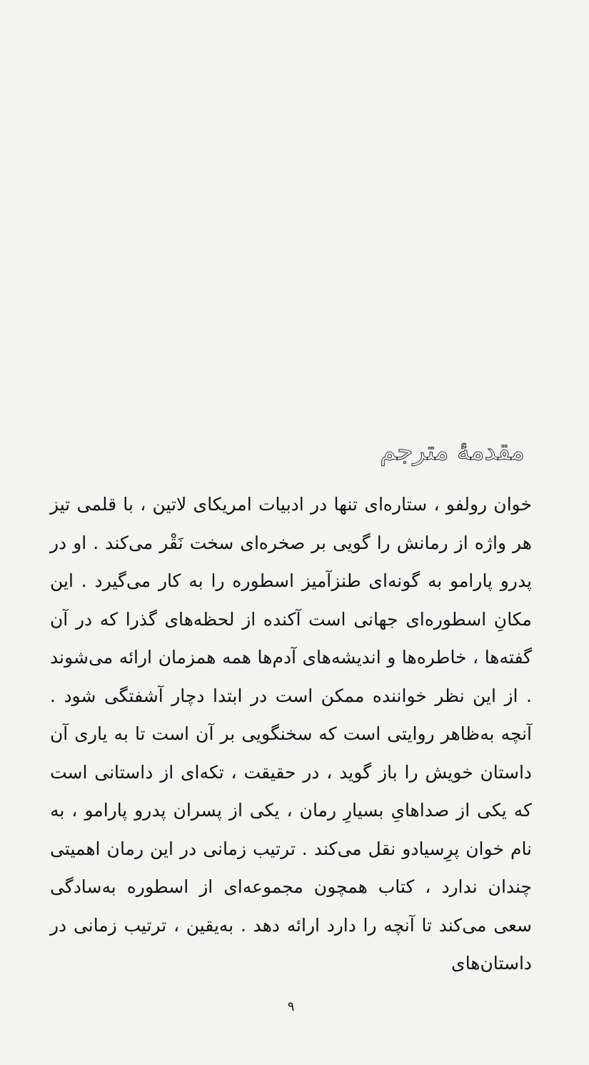مقدمهٔ مترجم
خوان رولفو ، ستاره‌ای تنها در ادبیات امریکای لاتین ، با قلمی تیز هر واژه از رمانش را گویی بر صخره‌ای سخت نَقْر می‌کند . او در پدرو پارامو به گونه‌ای طنزآمیز اسطوره را به کار می‌گیرد . این مکانِ اسطوره‌ای جهانی است آکنده از لحظه‌های گذرا که در آن گفته‌ها ، خاطره‌ها و اندیشه‌های آدم‌ها همه همزمان ارائه می‌شوند . از این نظر خواننده ممکن است در ابتدا دچار آشفتگی شود . آنچه به‌ظاهر روایتی است که سخنگویی بر آن است تا به یاری آن داستان خویش را باز گوید ، در حقیقت ، تکه‌ای از داستانی است که یکی از صداهایِ بسیارِ رمان ، یکی از پسران پدرو پارامو ، به نام خوان پرِسیادو نقل می‌کند . ترتیب زمانی در این رمان اهمیتی چندان ندارد ، کتاب همچون مجموعه‌ای از اسطوره به‌سادگی سعی می‌کند تا آنچه را دارد ارائه دهد . به‌یقین ، ترتیب زمانی در داستان‌های
۹